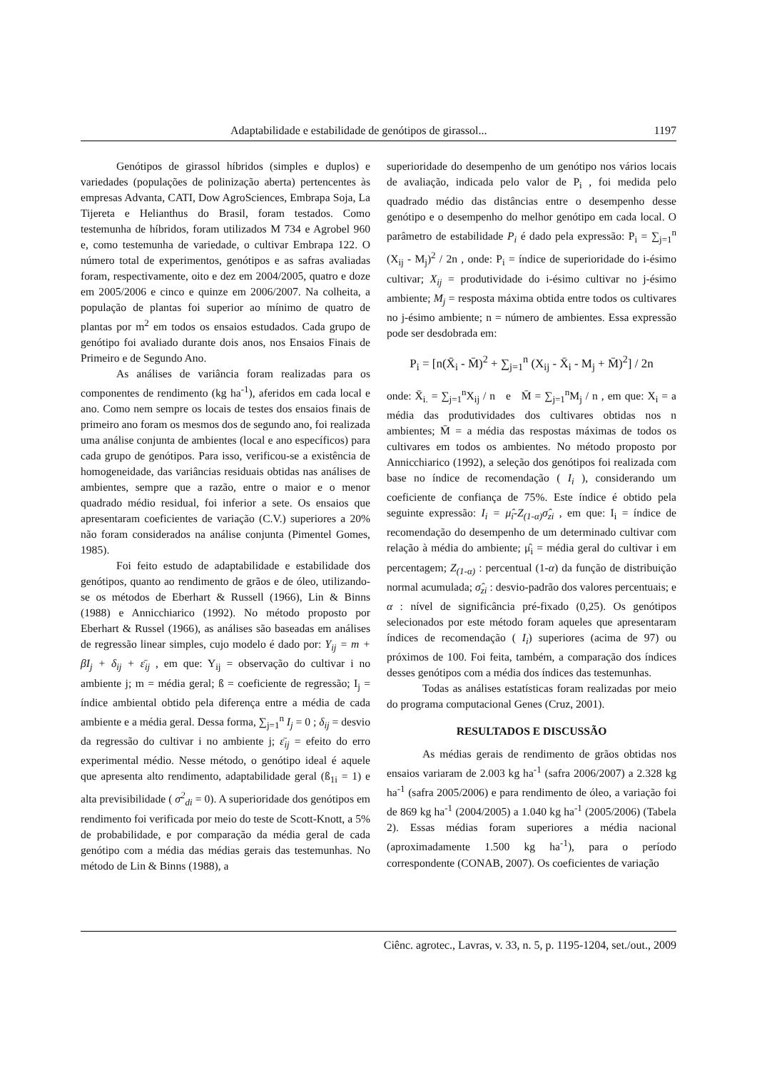Adaptabilidade e estabilidade de genótipos de girassol... 1197
Genótipos de girassol híbridos (simples e duplos) e variedades (populações de polinização aberta) pertencentes às empresas Advanta, CATI, Dow AgroSciences, Embrapa Soja, La Tijereta e Helianthus do Brasil, foram testados. Como testemunha de híbridos, foram utilizados M 734 e Agrobel 960 e, como testemunha de variedade, o cultivar Embrapa 122. O número total de experimentos, genótipos e as safras avaliadas foram, respectivamente, oito e dez em 2004/2005, quatro e doze em 2005/2006 e cinco e quinze em 2006/2007. Na colheita, a população de plantas foi superior ao mínimo de quatro de plantas por m<sup>2</sup> em todos os ensaios estudados. Cada grupo de genótipo foi avaliado durante dois anos, nos Ensaios Finais de Primeiro e de Segundo Ano.
As análises de variância foram realizadas para os componentes de rendimento (kg ha<sup>-1</sup>), aferidos em cada local e ano. Como nem sempre os locais de testes dos ensaios finais de primeiro ano foram os mesmos dos de segundo ano, foi realizada uma análise conjunta de ambientes (local e ano específicos) para cada grupo de genótipos. Para isso, verificou-se a existência de homogeneidade, das variâncias residuais obtidas nas análises de ambientes, sempre que a razão, entre o maior e o menor quadrado médio residual, foi inferior a sete. Os ensaios que apresentaram coeficientes de variação (C.V.) superiores a 20% não foram considerados na análise conjunta (Pimentel Gomes, 1985).
Foi feito estudo de adaptabilidade e estabilidade dos genótipos, quanto ao rendimento de grãos e de óleo, utilizando-se os métodos de Eberhart & Russell (1966), Lin & Binns (1988) e Annicchiarico (1992). No método proposto por Eberhart & Russel (1966), as análises são baseadas em análises de regressão linear simples, cujo modelo é dado por: Y<sub>ij</sub> = m + βI<sub>j</sub> + δ<sub>ij</sub> + ε̄<sub>ij</sub> , em que: Y<sub>ij</sub> = observação do cultivar i no ambiente j; m = média geral; ß = coeficiente de regressão; I<sub>j</sub> = índice ambiental obtido pela diferença entre a média de cada ambiente e a média geral. Dessa forma, ∑<sub>j=1</sub><sup>n</sup> I<sub>j</sub> = 0 ; δ<sub>ij</sub> = desvio da regressão do cultivar i no ambiente j; ε̄<sub>ij</sub> = efeito do erro experimental médio. Nesse método, o genótipo ideal é aquele que apresenta alto rendimento, adaptabilidade geral (ß<sub>1i</sub> = 1) e alta previsibilidade ( σ<sup>2</sup><sub>di</sub> = 0). A superioridade dos genótipos em rendimento foi verificada por meio do teste de Scott-Knott, a 5% de probabilidade, e por comparação da média geral de cada genótipo com a média das médias gerais das testemunhas. No método de Lin & Binns (1988), a
superioridade do desempenho de um genótipo nos vários locais de avaliação, indicada pelo valor de P<sub>i</sub> , foi medida pelo quadrado médio das distâncias entre o desempenho desse genótipo e o desempenho do melhor genótipo em cada local. O parâmetro de estabilidade P<sub>i</sub> é dado pela expressão: P<sub>i</sub> = ∑<sub>j=1</sub><sup>n</sup> (X<sub>ij</sub> - M<sub>j</sub>)<sup>2</sup> / 2n , onde: P<sub>i</sub> = índice de superioridade do i-ésimo cultivar; X<sub>ij</sub> = produtividade do i-ésimo cultivar no j-ésimo ambiente; M<sub>j</sub> = resposta máxima obtida entre todos os cultivares no j-ésimo ambiente; n = número de ambientes. Essa expressão pode ser desdobrada em:
P<sub>i</sub> = [n(X̄<sub>i</sub> - M̄)<sup>2</sup> + ∑<sub>j=1</sub><sup>n</sup> (X<sub>ij</sub> - X̄<sub>i</sub> - M<sub>j</sub> + M̄)<sup>2</sup>] / 2n
onde: X̄<sub>i.</sub> = ∑<sub>j=1</sub><sup>n</sup>X<sub>ij</sub> / n e M̄ = ∑<sub>j=1</sub><sup>n</sup>M<sub>j</sub> / n , em que: X<sub>i</sub> = a média das produtividades dos cultivares obtidas nos n ambientes; M̄ = a média das respostas máximas de todos os cultivares em todos os ambientes. No método proposto por Annicchiarico (1992), a seleção dos genótipos foi realizada com base no índice de recomendação ( I<sub>i</sub> ), considerando um coeficiente de confiança de 75%. Este índice é obtido pela seguinte expressão: I<sub>i</sub> = μ̂<sub>i</sub>-Z<sub>(1-α)</sub>σ̂<sub>zi</sub> , em que: I<sub>i</sub> = índice de recomendação do desempenho de um determinado cultivar com relação à média do ambiente; μ̂<sub>i</sub> = média geral do cultivar i em percentagem; Z<sub>(1-α)</sub> : percentual (1-α) da função de distribuição normal acumulada; σ̂<sub>zi</sub> : desvio-padrão dos valores percentuais; e α : nível de significância pré-fixado (0,25). Os genótipos selecionados por este método foram aqueles que apresentaram índices de recomendação ( I<sub>i</sub>) superiores (acima de 97) ou próximos de 100. Foi feita, também, a comparação dos índices desses genótipos com a média dos índices das testemunhas.
Todas as análises estatísticas foram realizadas por meio do programa computacional Genes (Cruz, 2001).
RESULTADOS E DISCUSSÃO
As médias gerais de rendimento de grãos obtidas nos ensaios variaram de 2.003 kg ha<sup>-1</sup> (safra 2006/2007) a 2.328 kg ha<sup>-1</sup> (safra 2005/2006) e para rendimento de óleo, a variação foi de 869 kg ha<sup>-1</sup> (2004/2005) a 1.040 kg ha<sup>-1</sup> (2005/2006) (Tabela 2). Essas médias foram superiores a média nacional (aproximadamente 1.500 kg ha<sup>-1</sup>), para o período correspondente (CONAB, 2007). Os coeficientes de variação
Ciênc. agrotec., Lavras, v. 33, n. 5, p. 1195-1204, set./out., 2009